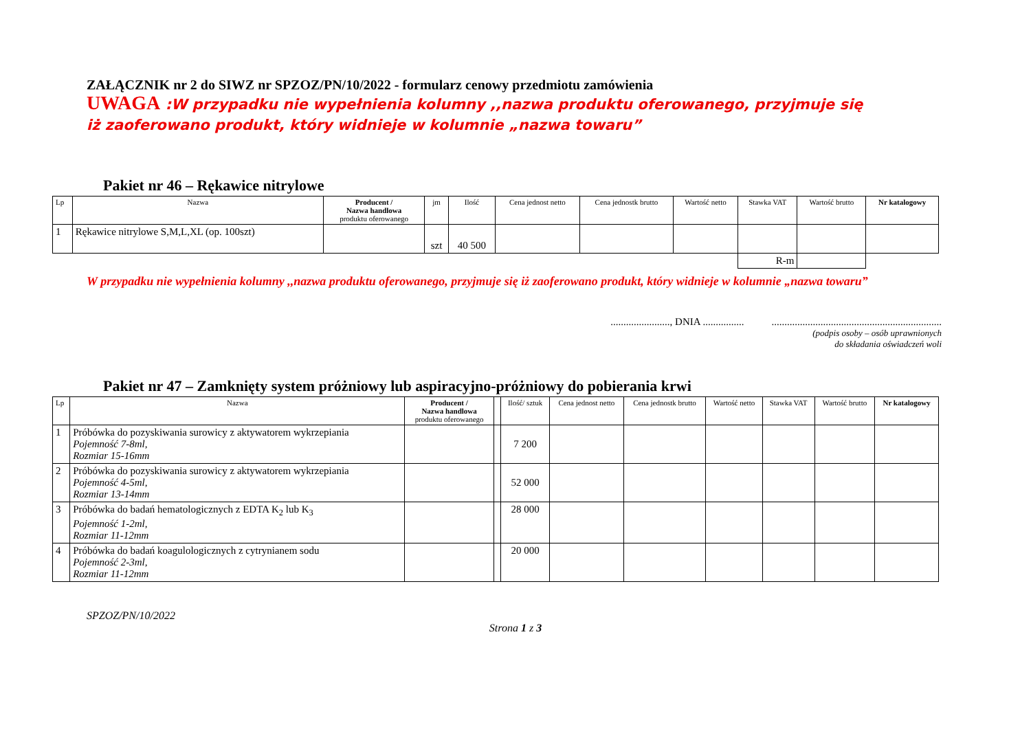ZAŁĄCZNIK nr 2 do SIWZ nr SPZOZ/PN/10/2022 - formularz cenowy przedmiotu zamówienia
UWAGA :W przypadku nie wypełnienia kolumny ,,nazwa produktu oferowanego, przyjmuje się iż zaoferowano produkt, który widnieje w kolumnie „nazwa towaru”
Pakiet nr 46 – Rękawice nitrylowe
| Lp | Nazwa | Producent / Nazwa handlowa produktu oferowanego | jm | Ilość | Cena jednost netto | Cena jednostk brutto | Wartość netto | Stawka VAT | Wartość brutto | Nr katalogowy |
| --- | --- | --- | --- | --- | --- | --- | --- | --- | --- | --- |
| 1 | Rękawice nitrylowe S,M,L,XL (op. 100szt) | | szt | 40 500 | | | | | | |
| | | | | | | | | R-m | | |
W przypadku nie wypełnienia kolumny ,,nazwa produktu oferowanego, przyjmuje się iż zaoferowano produkt, który widnieje w kolumnie „nazwa towaru”
......................., DNIA ..................................................................................
(podpis osoby – osób uprawnionych
do składania oświadczeń woli
Pakiet nr 47 – Zamknięty system próżniowy lub aspiracyjno-próżniowy do pobierania krwi
| Lp | Nazwa | Producent / Nazwa handlowa produktu oferowanego | | Ilość/ sztuk | Cena jednost netto | Cena jednostk brutto | Wartość netto | Stawka VAT | Wartość brutto | Nr katalogowy |
| --- | --- | --- | --- | --- | --- | --- | --- | --- | --- | --- |
| 1 | Próbówka do pozyskiwania surowicy z aktywatorem wykrzepiania Pojemność 7-8ml, Rozmiar 15-16mm | | | 7 200 | | | | | | |
| 2 | Próbówka do pozyskiwania surowicy z aktywatorem wykrzepiania Pojemność 4-5ml, Rozmiar 13-14mm | | | 52 000 | | | | | | |
| 3 | Próbówka do badań hematologicznych z EDTA K<sub>2</sub> lub K<sub>3</sub> Pojemność 1-2ml, Rozmiar 11-12mm | | | 28 000 | | | | | | |
| 4 | Próbówka do badań koagulologicznych z cytrynianem sodu Pojemność 2-3ml, Rozmiar 11-12mm | | | 20 000 | | | | | | |
SPZOZ/PN/10/2022
Strona 1 z 3